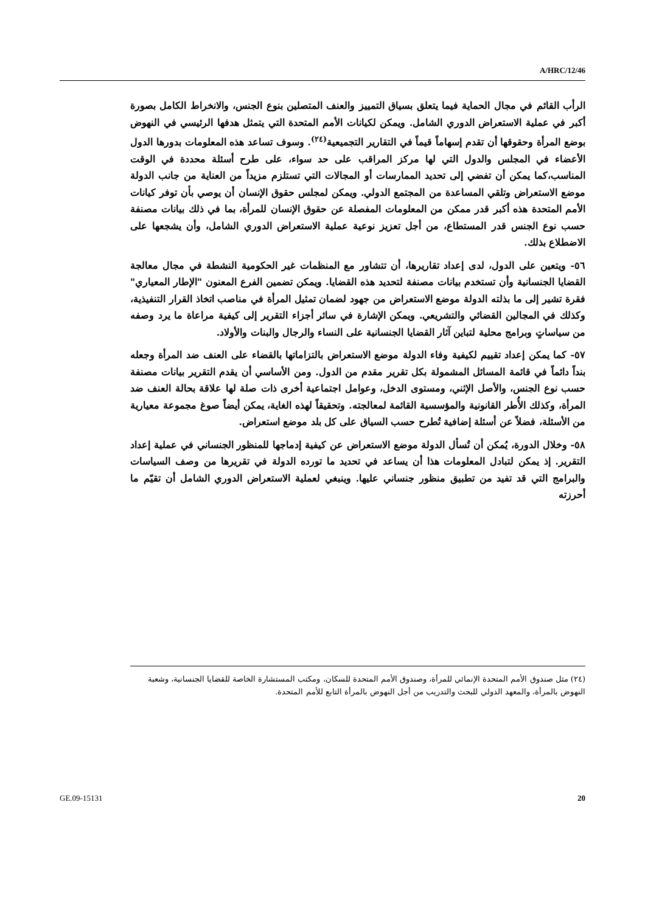A/HRC/12/46
الرأب القائم في مجال الحماية فيما يتعلق بسياق التمييز والعنف المتصلين بنوع الجنس، والانخراط الكامل بصورة أكبر في عملية الاستعراض الدوري الشامل. ويمكن لكيانات الأمم المتحدة التي يتمثل هدفها الرئيسي في النهوض بوضع المرأة وحقوقها أن تقدم إسهاماً قيماً في التقارير التجميعية<sup>(٢٤)</sup>. وسوف تساعد هذه المعلومات بدورها الدول الأعضاء في المجلس والدول التي لها مركز المراقب على حد سواء، على طرح أسئلة محددة في الوقت المناسب،كما يمكن أن تفضي إلى تحديد الممارسات أو المجالات التي تستلزم مزيداً من العناية من جانب الدولة موضع الاستعراض وتلقي المساعدة من المجتمع الدولي. ويمكن لمجلس حقوق الإنسان أن يوصي بأن توفر كيانات الأمم المتحدة هذه أكبر قدر ممكن من المعلومات المفصلة عن حقوق الإنسان للمرأة، بما في ذلك بيانات مصنفة حسب نوع الجنس قدر المستطاع، من أجل تعزيز نوعية عملية الاستعراض الدوري الشامل، وأن يشجعها على الاضطلاع بذلك.
٥٦- ويتعين على الدول، لدى إعداد تقاريرها، أن تتشاور مع المنظمات غير الحكومية النشطة في مجال معالجة القضايا الجنسانية وأن تستخدم بيانات مصنفة لتحديد هذه القضايا. ويمكن تضمين الفرع المعنون "الإطار المعياري" فقرة تشير إلى ما بذلته الدولة موضع الاستعراض من جهود لضمان تمثيل المرأة في مناصب اتخاذ القرار التنفيذية، وكذلك في المجالين القضائي والتشريعي. ويمكن الإشارة في سائر أجزاء التقرير إلى كيفية مراعاة ما يرد وصفه من سياساتٍ وبرامج محلية لتباين آثار القضايا الجنسانية على النساء والرجال والبنات والأولاد.
٥٧- كما يمكن إعداد تقييم لكيفية وفاء الدولة موضع الاستعراض بالتزاماتها بالقضاء على العنف ضد المرأة وجعله بنداً دائماً في قائمة المسائل المشمولة بكل تقرير مقدم من الدول. ومن الأساسي أن يقدم التقرير بيانات مصنفة حسب نوع الجنس، والأصل الإثني، ومستوى الدخل، وعوامل اجتماعية أخرى ذات صلة لها علاقة بحالة العنف ضد المرأة، وكذلك الأُطر القانونية والمؤسسية القائمة لمعالجته. وتحقيقاً لهذه الغاية، يمكن أيضاً صوغ مجموعة معيارية من الأسئلة، فضلاً عن أسئلة إضافية تُطرح حسب السياق على كل بلد موضع استعراض.
٥٨- وخلال الدورة، يُمكن أن تُسأل الدولة موضع الاستعراض عن كيفية إدماجها للمنظور الجنساني في عملية إعداد التقرير. إذ يمكن لتبادل المعلومات هذا أن يساعد في تحديد ما تورده الدولة في تقريرها من وصف السياسات والبرامج التي قد تفيد من تطبيق منظور جنساني عليها. وينبغي لعملية الاستعراض الدوري الشامل أن تقيّم ما أحرزته
(٢٤) مثل صندوق الأمم المتحدة الإنمائي للمرأة، وصندوق الأمم المتحدة للسكان، ومكتب المستشارة الخاصة للقضايا الجنسانية، وشعبة النهوض بالمرأة، والمعهد الدولي للبحث والتدريب من أجل النهوض بالمرأة التابع للأمم المتحدة.
GE.09-15131 20